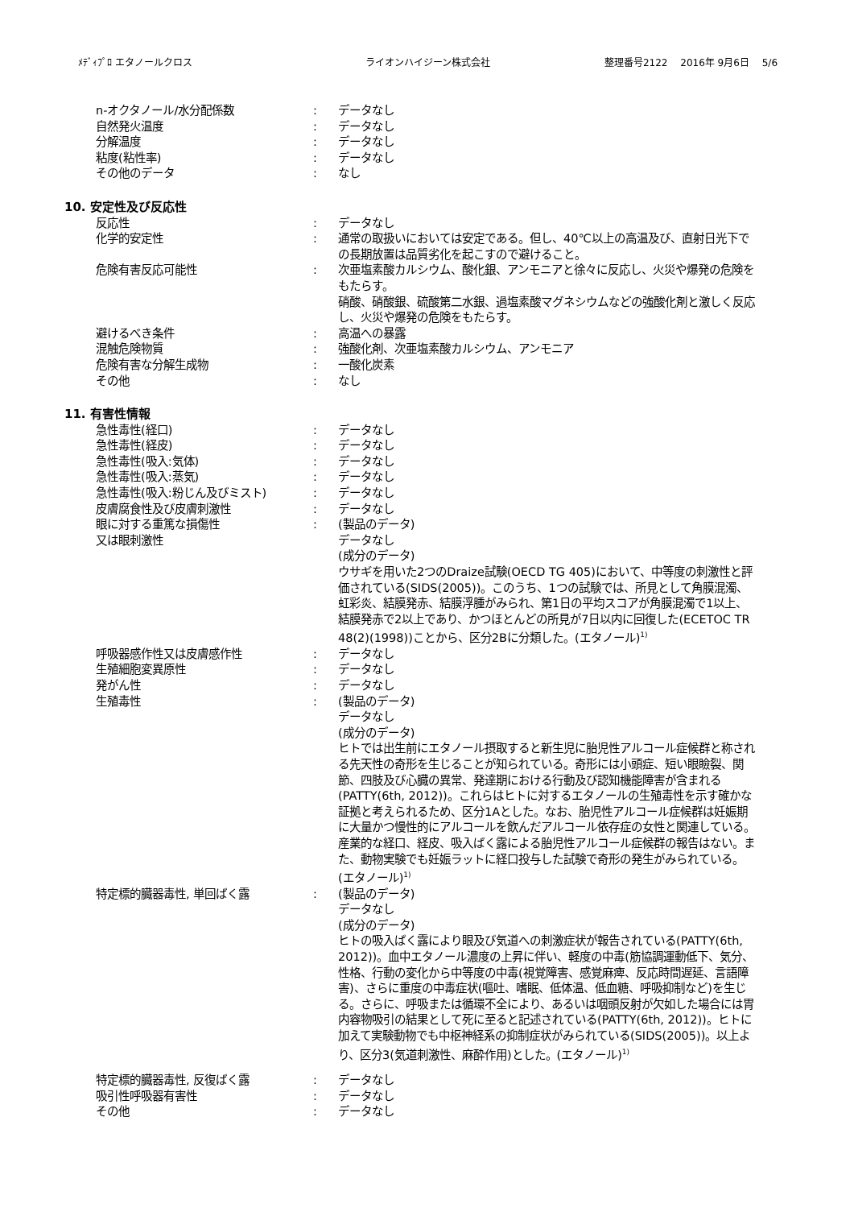ﾒﾃﾞｨﾌﾟﾛ エタノールクロス ライオンハイジーン株式会社 整理番号2122　 2016年 9月6日　 5/6
n-オクタノール/水分配係数 : データなし
自然発火温度 : データなし
分解温度 : データなし
粘度(粘性率) : データなし
その他のデータ : なし
10. 安定性及び反応性
反応性 : データなし
化学的安定性 : 通常の取扱いにおいては安定である。但し、40℃以上の高温及び、直射日光下での長期放置は品質劣化を起こすので避けること。
危険有害反応可能性 : 次亜塩素酸カルシウム、酸化銀、アンモニアと徐々に反応し、火災や爆発の危険をもたらす。
硝酸、硝酸銀、硫酸第二水銀、過塩素酸マグネシウムなどの強酸化剤と激しく反応し、火災や爆発の危険をもたらす。
避けるべき条件 : 高温への暴露
混触危険物質 : 強酸化剤、次亜塩素酸カルシウム、アンモニア
危険有害な分解生成物 : 一酸化炭素
その他 : なし
11. 有害性情報
急性毒性(経口) : データなし
急性毒性(経皮) : データなし
急性毒性(吸入:気体) : データなし
急性毒性(吸入:蒸気) : データなし
急性毒性(吸入:粉じん及びミスト) : データなし
皮膚腐食性及び皮膚刺激性 : データなし
眼に対する重篤な損傷性
又は眼刺激性
: (製品のデータ)
データなし
(成分のデータ)
ウサギを用いた2つのDraize試験(OECD TG 405)において、中等度の刺激性と評価されている(SIDS(2005))。このうち、1つの試験では、所見として角膜混濁、虹彩炎、結膜発赤、結膜浮腫がみられ、第1日の平均スコアが角膜混濁で1以上、結膜発赤で2以上であり、かつほとんどの所見が7日以内に回復した(ECETOC TR 48(2)(1998))ことから、区分2Bに分類した。(エタノール)<sup>1)</sup>
呼吸器感作性又は皮膚感作性 : データなし
生殖細胞変異原性 : データなし
発がん性 : データなし
生殖毒性 : (製品のデータ)
データなし
(成分のデータ)
ヒトでは出生前にエタノール摂取すると新生児に胎児性アルコール症候群と称される先天性の奇形を生じることが知られている。奇形には小頭症、短い眼瞼裂、関節、四肢及び心臓の異常、発達期における行動及び認知機能障害が含まれる(PATTY(6th, 2012))。これらはヒトに対するエタノールの生殖毒性を示す確かな証拠と考えられるため、区分1Aとした。なお、胎児性アルコール症候群は妊娠期に大量かつ慢性的にアルコールを飲んだアルコール依存症の女性と関連している。産業的な経口、経皮、吸入ばく露による胎児性アルコール症候群の報告はない。また、動物実験でも妊娠ラットに経口投与した試験で奇形の発生がみられている。(エタノール)<sup>1)</sup>
特定標的臓器毒性, 単回ばく露 : (製品のデータ)
データなし
(成分のデータ)
ヒトの吸入ばく露により眼及び気道への刺激症状が報告されている(PATTY(6th, 2012))。血中エタノール濃度の上昇に伴い、軽度の中毒(筋協調運動低下、気分、性格、行動の変化から中等度の中毒(視覚障害、感覚麻痺、反応時間遅延、言語障害)、さらに重度の中毒症状(嘔吐、嗜眠、低体温、低血糖、呼吸抑制など)を生じる。さらに、呼吸または循環不全により、あるいは咽頭反射が欠如した場合には胃内容物吸引の結果として死に至ると記述されている(PATTY(6th, 2012))。ヒトに加えて実験動物でも中枢神経系の抑制症状がみられている(SIDS(2005))。以上より、区分3(気道刺激性、麻酔作用)とした。(エタノール)<sup>1)</sup>
特定標的臓器毒性, 反復ばく露 : データなし
吸引性呼吸器有害性 : データなし
その他 : データなし